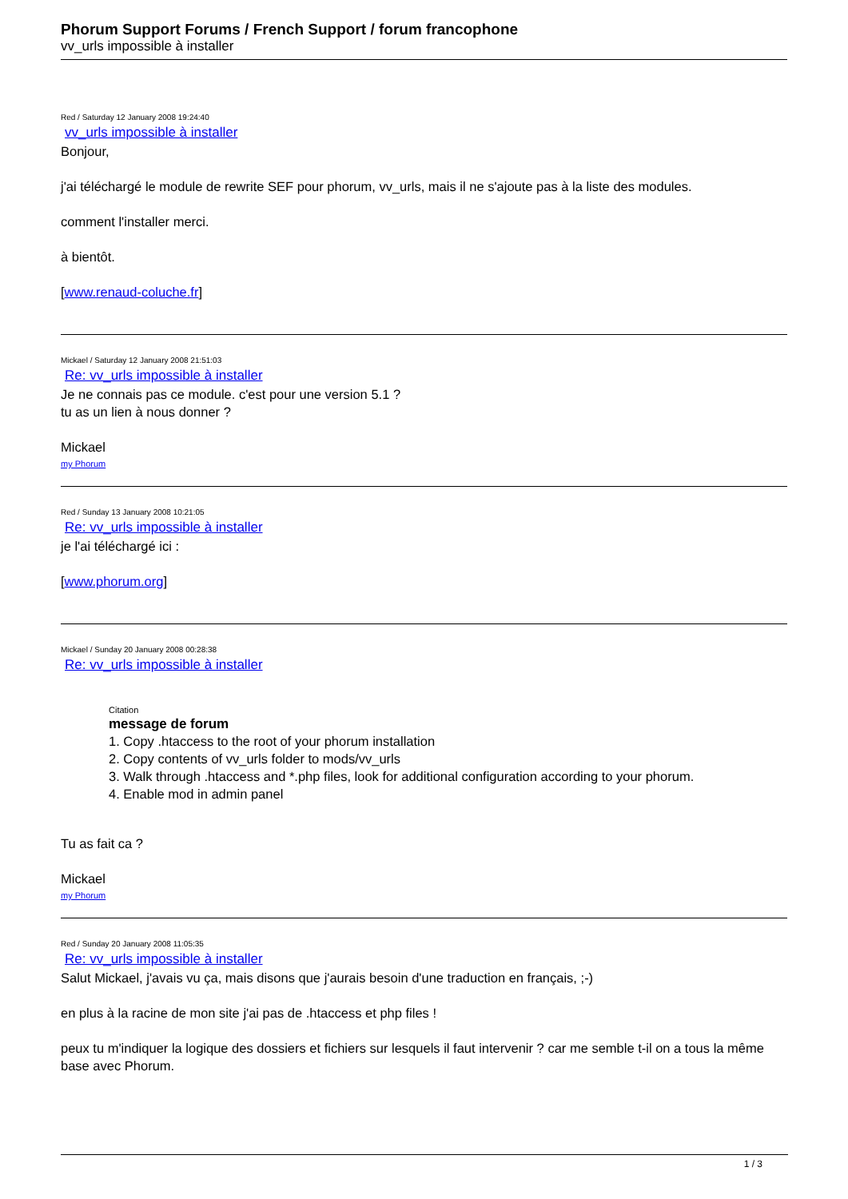Phorum Support Forums / French Support / forum francophone
vv_urls impossible à installer
Red / Saturday 12 January 2008 19:24:40
vv_urls impossible à installer
Bonjour,
j'ai téléchargé le module de rewrite SEF pour phorum, vv_urls, mais il ne s'ajoute pas à la liste des modules.
comment l'installer merci.
à bientôt.
[www.renaud-coluche.fr]
Mickael / Saturday 12 January 2008 21:51:03
Re: vv_urls impossible à installer
Je ne connais pas ce module. c'est pour une version 5.1 ?
tu as un lien à nous donner ?
Mickael
my Phorum
Red / Sunday 13 January 2008 10:21:05
Re: vv_urls impossible à installer
je l'ai téléchargé ici :
[www.phorum.org]
Mickael / Sunday 20 January 2008 00:28:38
Re: vv_urls impossible à installer
Citation
message de forum
1. Copy .htaccess to the root of your phorum installation
2. Copy contents of vv_urls folder to mods/vv_urls
3. Walk through .htaccess and *.php files, look for additional configuration according to your phorum.
4. Enable mod in admin panel
Tu as fait ca ?
Mickael
my Phorum
Red / Sunday 20 January 2008 11:05:35
Re: vv_urls impossible à installer
Salut Mickael, j'avais vu ça, mais disons que j'aurais besoin d'une traduction en français, ;-)
en plus à la racine de mon site j'ai pas de .htaccess et php files !
peux tu m'indiquer la logique des dossiers et fichiers sur lesquels il faut intervenir ? car me semble t-il on a tous la même base avec Phorum.
1 / 3